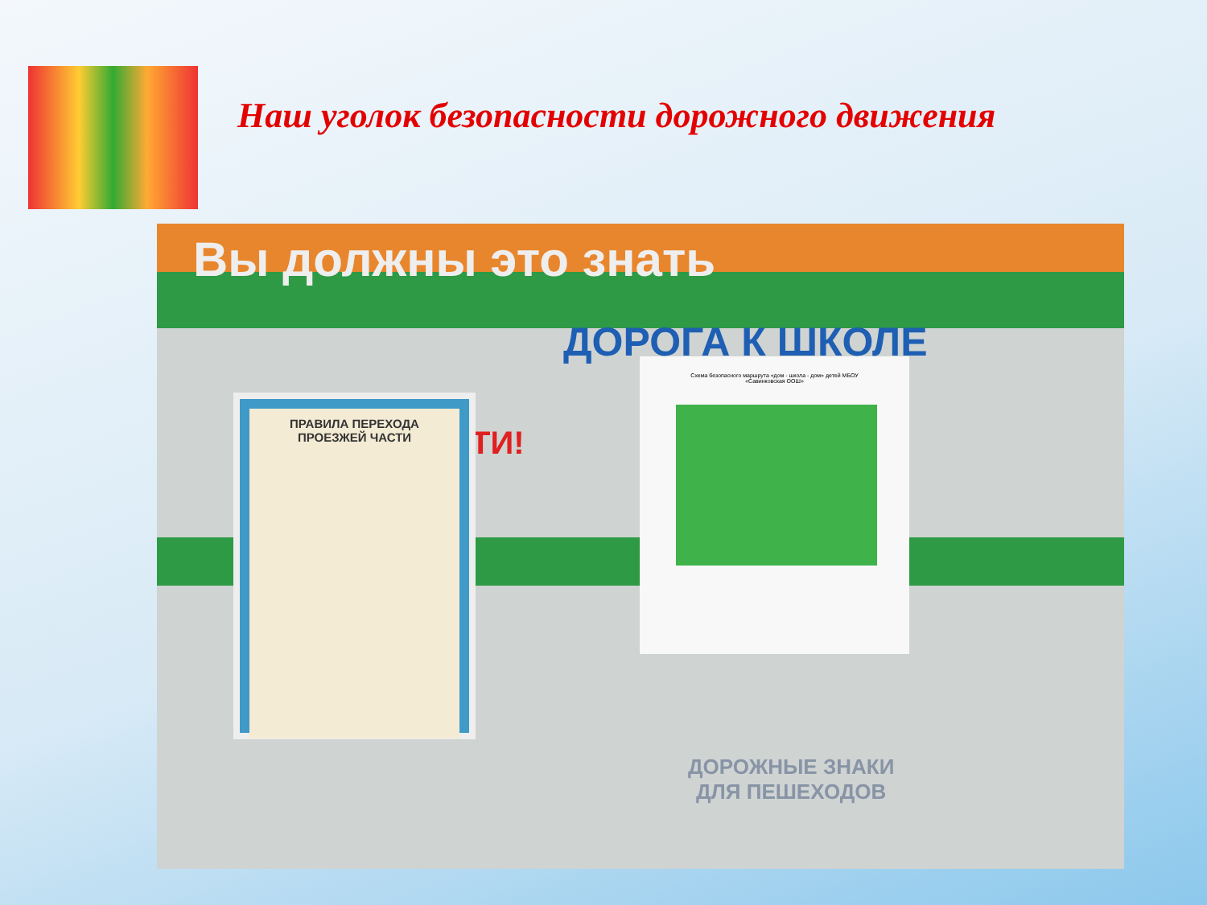Наш уголок безопасности дорожного движения
Вы должны это знать
ДОРОГА К ШКОЛЕ
ТИ!
ПРАВИЛА ПЕРЕХОДА ПРОЕЗЖЕЙ ЧАСТИ
Схема безопасного маршрута «дом - школа - дом» детей МБОУ «Савинковская ООШ»
ДОРОЖНЫЕ ЗНАКИ
ДЛЯ ПЕШЕХОДОВ